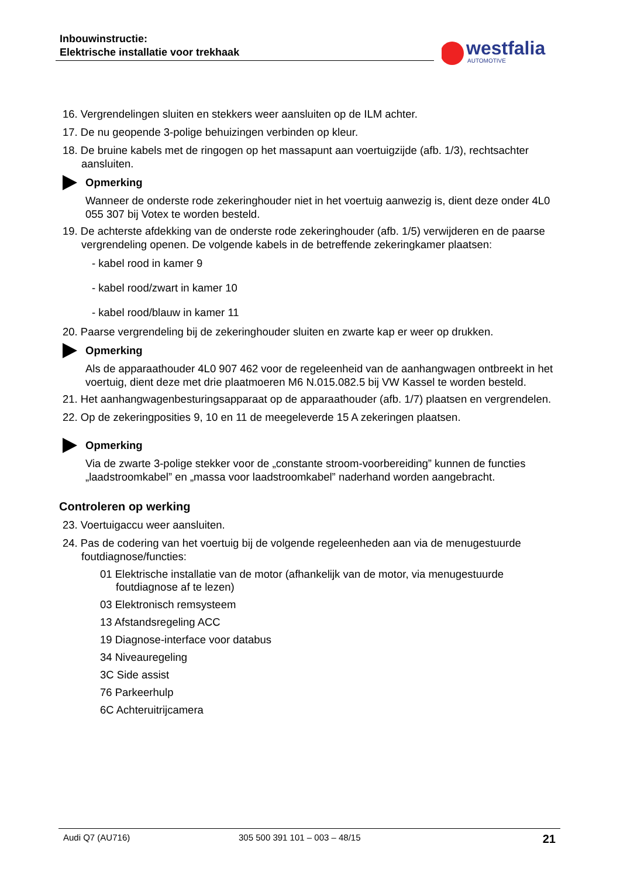Inbouwinstructie:
Elektrische installatie voor trekhaak
westfalia
AUTOMOTIVE
16. Vergrendelingen sluiten en stekkers weer aansluiten op de ILM achter.
17. De nu geopende 3-polige behuizingen verbinden op kleur.
18. De bruine kabels met de ringogen op het massapunt aan voertuigzijde (afb. 1/3), rechtsachter aansluiten.
Opmerking
Wanneer de onderste rode zekeringhouder niet in het voertuig aanwezig is, dient deze onder 4L0 055 307 bij Votex te worden besteld.
19. De achterste afdekking van de onderste rode zekeringhouder (afb. 1/5) verwijderen en de paarse vergrendeling openen. De volgende kabels in de betreffende zekeringkamer plaatsen:
- kabel rood in kamer 9
- kabel rood/zwart in kamer 10
- kabel rood/blauw in kamer 11
20. Paarse vergrendeling bij de zekeringhouder sluiten en zwarte kap er weer op drukken.
Opmerking
Als de apparaathouder 4L0 907 462 voor de regeleenheid van de aanhangwagen ontbreekt in het voertuig, dient deze met drie plaatmoeren M6 N.015.082.5 bij VW Kassel te worden besteld.
21. Het aanhangwagenbesturingsapparaat op de apparaathouder (afb. 1/7) plaatsen en vergrendelen.
22. Op de zekeringposities 9, 10 en 11 de meegeleverde 15 A zekeringen plaatsen.
Opmerking
Via de zwarte 3-polige stekker voor de „constante stroom-voorbereiding” kunnen de functies „laadstroomkabel” en „massa voor laadstroomkabel” naderhand worden aangebracht.
Controleren op werking
23. Voertuigaccu weer aansluiten.
24. Pas de codering van het voertuig bij de volgende regeleenheden aan via de menugestuurde foutdiagnose/functies:
01 Elektrische installatie van de motor (afhankelijk van de motor, via menugestuurde foutdiagnose af te lezen)
03 Elektronisch remsysteem
13 Afstandsregeling ACC
19 Diagnose-interface voor databus
34 Niveauregeling
3C Side assist
76 Parkeerhulp
6C Achteruitrijcamera
Audi Q7 (AU716) 305 500 391 101 – 003 – 48/15 21